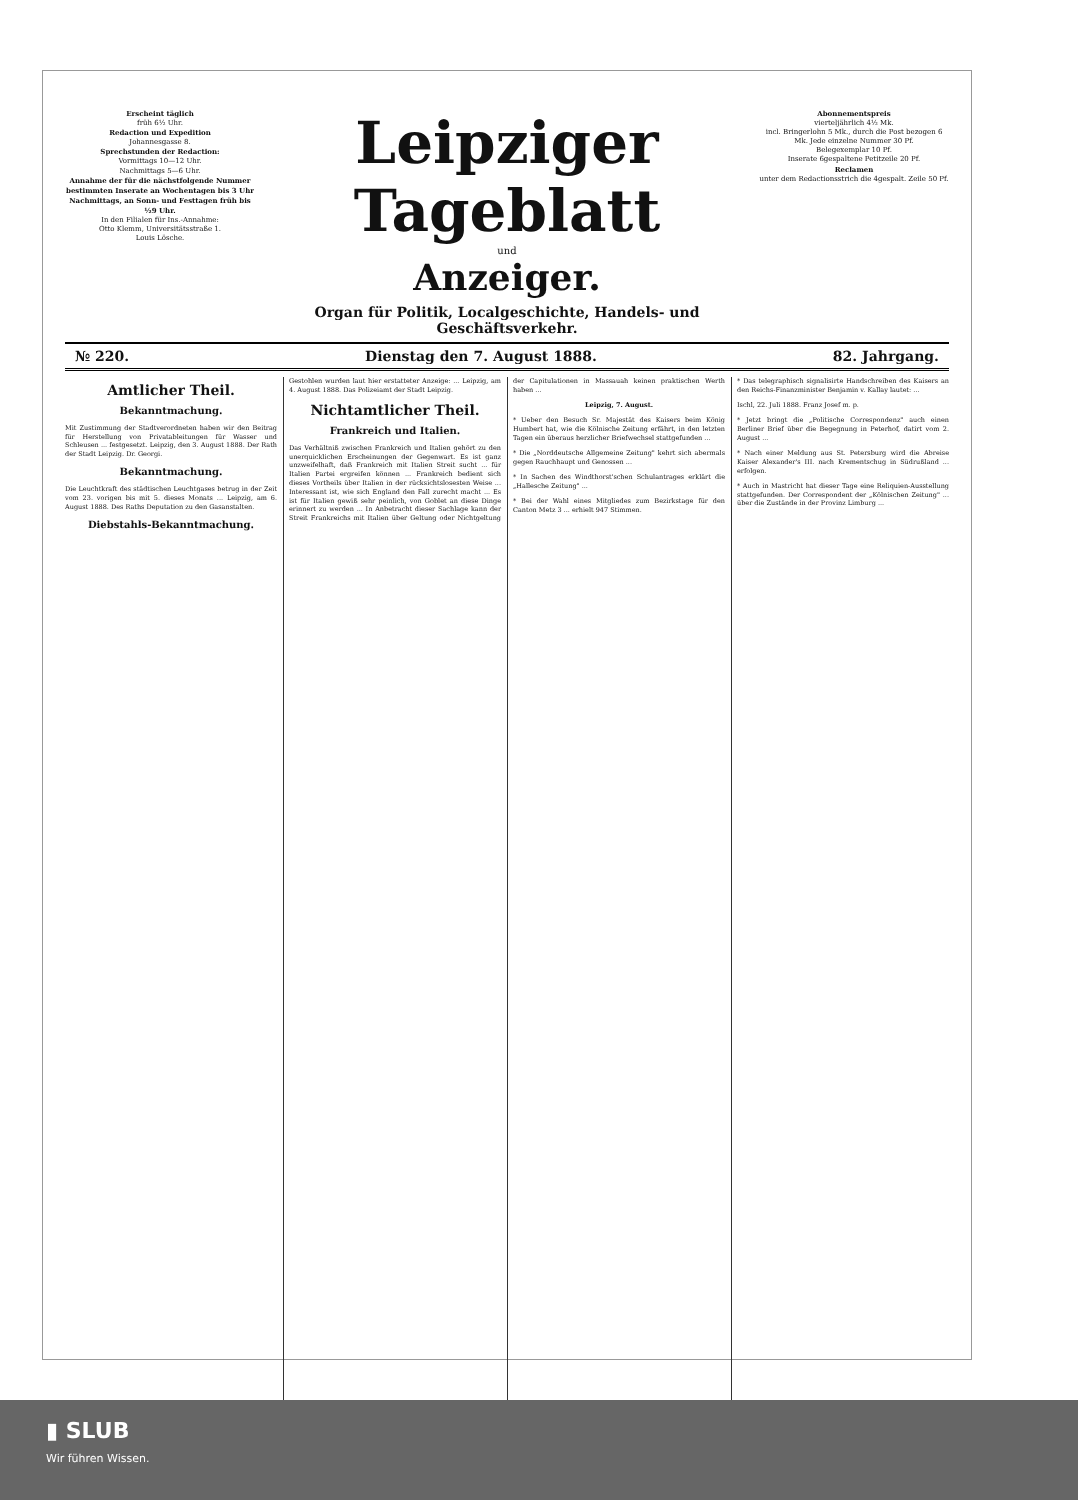Erscheint täglich
früh 6½ Uhr.
Redaction und Expedition
Johannesgasse 8.
Sprechstunden der Redaction:
Vormittags 10—12 Uhr.
Nachmittags 5—6 Uhr.
Annahme der für die nächstfolgende Nummer bestimmten Inserate an Wochentagen bis 3 Uhr Nachmittags, an Sonn- und Festtagen früh bis ½9 Uhr.
In den Filialen für Ins.-Annahme:
Otto Klemm, Universitätsstraße 1.
Louis Lösche.
Leipziger Tageblatt
und
Anzeiger.
Organ für Politik, Localgeschichte, Handels- und Geschäftsverkehr.
Abonnementspreis
vierteljährlich 4½ Mk.
incl. Bringerlohn 5 Mk., durch die Post bezogen 6 Mk. Jede einzelne Nummer 30 Pf.
Belegexemplar 10 Pf.
Inserate 6gespaltene Petitzeile 20 Pf.
Reclamen
unter dem Redactionsstrich die 4gespalt. Zeile 50 Pf.
№ 220. Dienstag den 7. August 1888. 82. Jahrgang.
Amtlicher Theil.
Bekanntmachung.
Mit Zustimmung der Stadtverordneten haben wir den Beitrag für Herstellung von Privatableitungen für Wasser und Schleusen ... festgesetzt. Leipzig, den 3. August 1888. Der Rath der Stadt Leipzig. Dr. Georgi.
Bekanntmachung.
Die Leuchtkraft des städtischen Leuchtgases betrug in der Zeit vom 23. vorigen bis mit 5. dieses Monats ... Leipzig, am 6. August 1888. Des Raths Deputation zu den Gasanstalten.
Diebstahls-Bekanntmachung.
Gestohlen wurden laut hier erstatteter Anzeige: ... Leipzig, am 4. August 1888. Das Polizeiamt der Stadt Leipzig.
Nichtamtlicher Theil.
Frankreich und Italien.
Das Verhältniß zwischen Frankreich und Italien gehört zu den unerquicklichen Erscheinungen der Gegenwart. Es ist ganz unzweifelhaft, daß Frankreich mit Italien Streit sucht ... für Italien Partei ergreifen können ... Frankreich bedient sich dieses Vortheils über Italien in der rücksichtslosesten Weise ... Interessant ist, wie sich England den Fall zurecht macht ... Es ist für Italien gewiß sehr peinlich, von Goblet an diese Dinge erinnert zu werden ... In Anbetracht dieser Sachlage kann der Streit Frankreichs mit Italien über Geltung oder Nichtgeltung der Capitulationen in Massauah keinen praktischen Werth haben ...
Leipzig, 7. August.
* Ueber den Besuch Sr. Majestät des Kaisers beim König Humbert hat, wie die Kölnische Zeitung erfährt, in den letzten Tagen ein überaus herzlicher Briefwechsel stattgefunden ...
* Die „Norddeutsche Allgemeine Zeitung" kehrt sich abermals gegen Rauchhaupt und Genossen ...
* In Sachen des Windthorst'schen Schulantrages erklärt die „Hallesche Zeitung" ...
* Bei der Wahl eines Mitgliedes zum Bezirkstage für den Canton Metz 3 ... erhielt 947 Stimmen.
* Das telegraphisch signalisirte Handschreiben des Kaisers an den Reichs-Finanzminister Benjamin v. Kallay lautet: ...
Ischl, 22. Juli 1888. Franz Josef m. p.
* Jetzt bringt die „Politische Correspondenz" auch einen Berliner Brief über die Begegnung in Peterhof, datirt vom 2. August ...
* Nach einer Meldung aus St. Petersburg wird die Abreise Kaiser Alexander's III. nach Krementschug in Südrußland ... erfolgen.
* Auch in Mastricht hat dieser Tage eine Reliquien-Ausstellung stattgefunden. Der Correspondent der „Kölnischen Zeitung" ... über die Zustände in der Provinz Limburg ...
▮ SLUB
Wir führen Wissen.